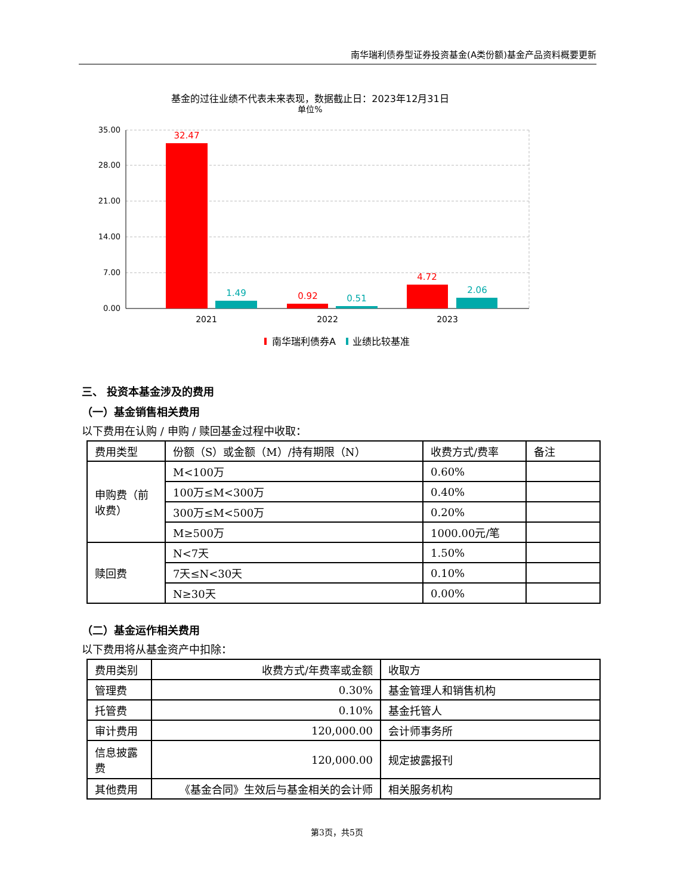南华瑞利债券型证券投资基金(A类份额)基金产品资料概要更新
基金的过往业绩不代表未来表现，数据截止日：2023年12月31日
单位%
35.00
28.00
21.00
14.00
7.00
0.00
32.47
1.49
0.92
0.51
4.72
2.06
2021
2022
2023
南华瑞利债券A
业绩比较基准
三、 投资本基金涉及的费用
（一）基金销售相关费用
以下费用在认购 / 申购 / 赎回基金过程中收取：
| 费用类型 | 份额（S）或金额（M）/持有期限（N） | 收费方式/费率 | 备注 |
| --- | --- | --- | --- |
| 申购费（前收费） | M<100万 | 0.60% | |
| | 100万≤M<300万 | 0.40% | |
| | 300万≤M<500万 | 0.20% | |
| | M≥500万 | 1000.00元/笔 | |
| 赎回费 | N<7天 | 1.50% | |
| | 7天≤N<30天 | 0.10% | |
| | N≥30天 | 0.00% | |
（二）基金运作相关费用
以下费用将从基金资产中扣除：
| 费用类别 | 收费方式/年费率或金额 | 收取方 |
| --- | --- | --- |
| 管理费 | 0.30% | 基金管理人和销售机构 |
| 托管费 | 0.10% | 基金托管人 |
| 审计费用 | 120,000.00 | 会计师事务所 |
| 信息披露费 | 120,000.00 | 规定披露报刊 |
| 其他费用 | 《基金合同》生效后与基金相关的会计师 | 相关服务机构 |
第3页，共5页